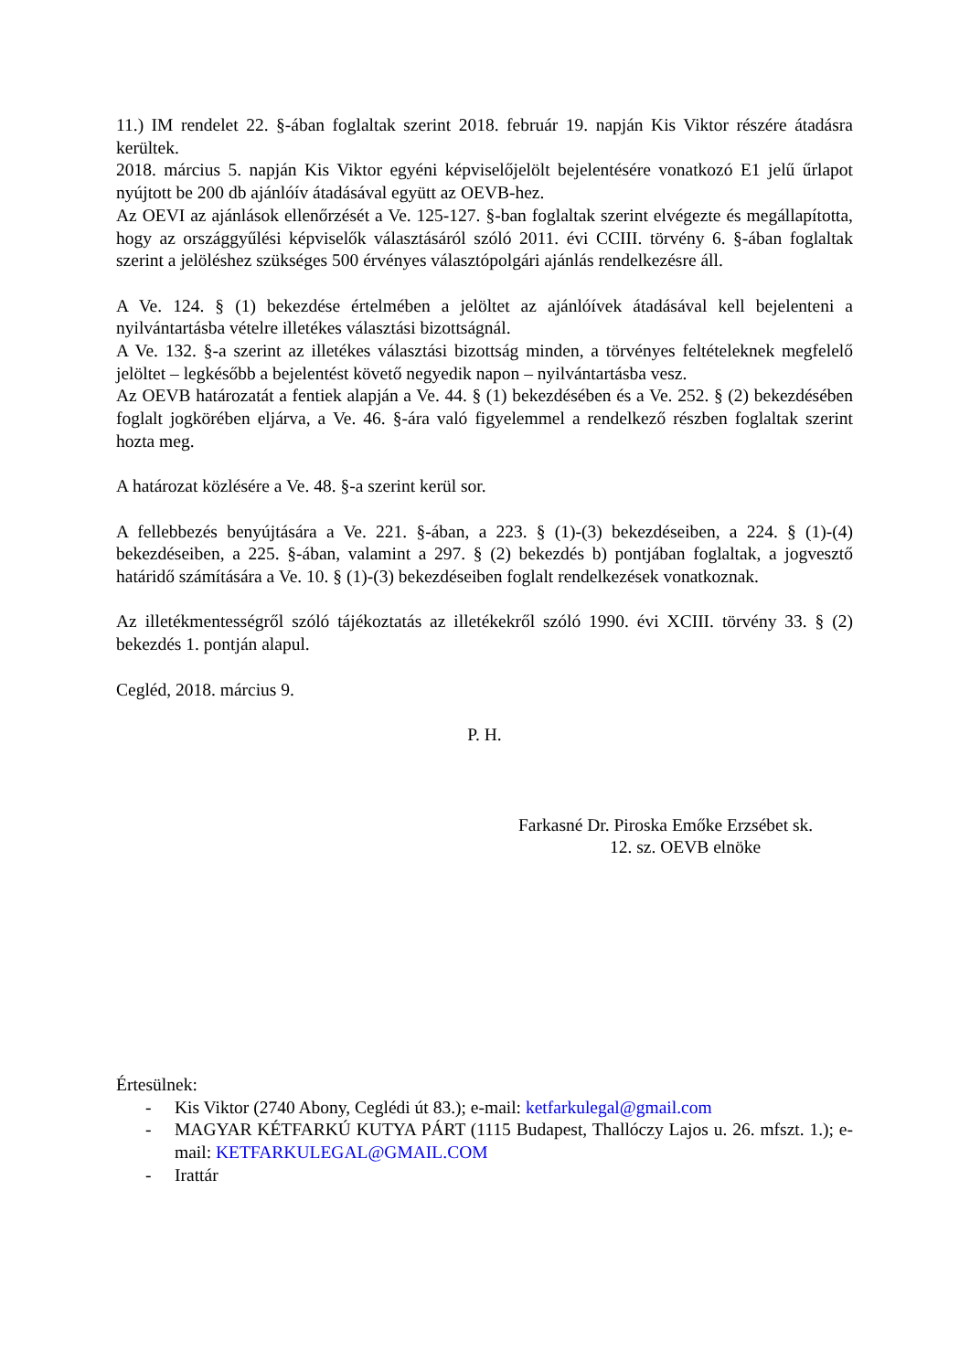11.) IM rendelet 22. §-ában foglaltak szerint 2018. február 19. napján Kis Viktor részére átadásra kerültek.
2018. március 5. napján Kis Viktor egyéni képviselőjelölt bejelentésére vonatkozó E1 jelű űrlapot nyújtott be 200 db ajánlóív átadásával együtt az OEVB-hez.
Az OEVI az ajánlások ellenőrzését a Ve. 125-127. §-ban foglaltak szerint elvégezte és megállapította, hogy az országgyűlési képviselők választásáról szóló 2011. évi CCIII. törvény 6. §-ában foglaltak szerint a jelöléshez szükséges 500 érvényes választópolgári ajánlás rendelkezésre áll.
A Ve. 124. § (1) bekezdése értelmében a jelöltet az ajánlóívek átadásával kell bejelenteni a nyilvántartásba vételre illetékes választási bizottságnál.
A Ve. 132. §-a szerint az illetékes választási bizottság minden, a törvényes feltételeknek megfelelő jelöltet – legkésőbb a bejelentést követő negyedik napon – nyilvántartásba vesz.
Az OEVB határozatát a fentiek alapján a Ve. 44. § (1) bekezdésében és a Ve. 252. § (2) bekezdésében foglalt jogkörében eljárva, a Ve. 46. §-ára való figyelemmel a rendelkező részben foglaltak szerint hozta meg.
A határozat közlésére a Ve. 48. §-a szerint kerül sor.
A fellebbezés benyújtására a Ve. 221. §-ában, a 223. § (1)-(3) bekezdéseiben, a 224. § (1)-(4) bekezdéseiben, a 225. §-ában, valamint a 297. § (2) bekezdés b) pontjában foglaltak, a jogvesztő határidő számítására a Ve. 10. § (1)-(3) bekezdéseiben foglalt rendelkezések vonatkoznak.
Az illetékmentességről szóló tájékoztatás az illetékekről szóló 1990. évi XCIII. törvény 33. § (2) bekezdés 1. pontján alapul.
Cegléd, 2018. március 9.
P. H.
Farkasné Dr. Piroska Emőke Erzsébet sk.
12. sz. OEVB elnöke
Értesülnek:
- Kis Viktor (2740 Abony, Ceglédi út 83.); e-mail: ketfarkulegal@gmail.com
- MAGYAR KÉTFARKÚ KUTYA PÁRT (1115 Budapest, Thallóczy Lajos u. 26. mfszt. 1.); e-mail: KETFARKULEGAL@GMAIL.COM
- Irattár